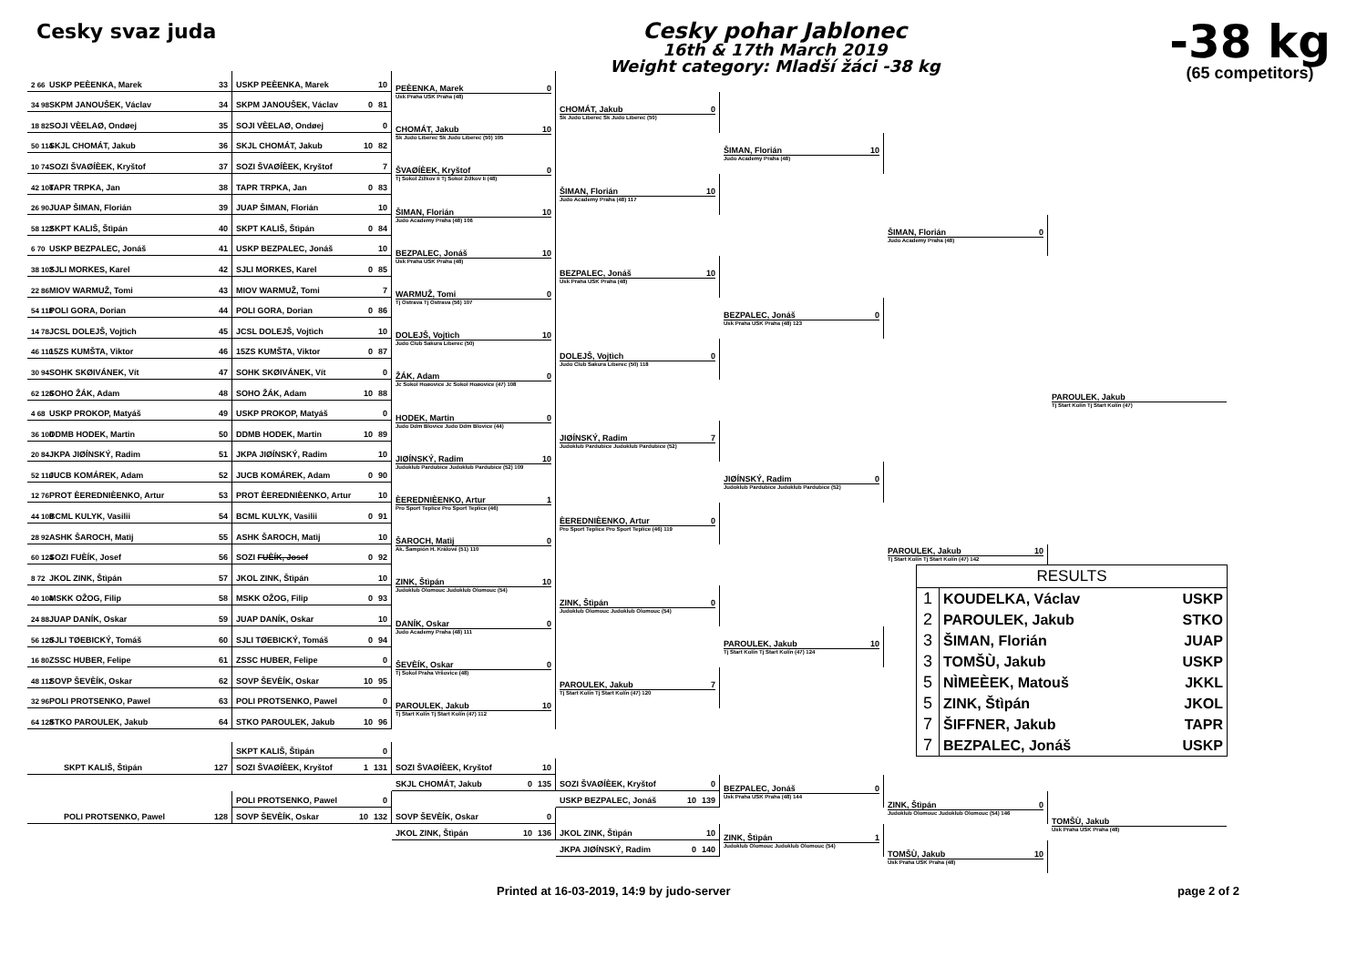Cesky svaz juda
Cesky pohar Jablonec
16th & 17th March 2019
Weight category: Mladší žáci -38 kg
-38 kg
(65 competitors)
2 66 USKP PEÈENKA, Marek 33
34 98 SKPM JANOUŠEK, Václav 34
18 82 SOJI VÈELAØ, Ondøej 35
50 114 SKJL CHOMÁT, Jakub 36
10 74 SOZI ŠVAØÍÈEK, Kryštof 37
42 106 TAPR TRPKA, Jan 38
26 90 JUAP ŠIMAN, Florián 39
58 122 SKPT KALIŠ, Štìpán 40
6 70 USKP BEZPALEC, Jonáš 41
38 102 SJLI MORKES, Karel 42
22 86 MIOV WARMUŽ, Tomi 43
54 118 POLI GORA, Dorian 44
14 78 JCSL DOLEJŠ, Vojtìch 45
46 110 15ZS KUMŠTA, Viktor 46
30 94 SOHK SKØIVÁNEK, Vít 47
62 126 SOHO ŽÁK, Adam 48
4 68 USKP PROKOP, Matyáš 49
36 100 DDMB HODEK, Martin 50
20 84 JKPA JIØÍNSKÝ, Radim 51
52 116 JUCB KOMÁREK, Adam 52
12 76 PROT ÈEREDNIÈENKO, Artur 53
44 108 BCML KULYK, Vasilii 54
28 92 ASHK ŠAROCH, Matìj 55
60 124 SOZI FUÈÍK, Josef 56
8 72 JKOL ZINK, Štìpán 57
40 104 MSKK OŽOG, Filip 58
24 88 JUAP DANÍK, Oskar 59
56 120 SJLI TØEBICKÝ, Tomáš 60
16 80 ZSSC HUBER, Felipe 61
48 112 SOVP ŠEVÈÍK, Oskar 62
32 96 POLI PROTSENKO, Pawel 63
64 128 STKO PAROULEK, Jakub 64
USKP PEÈENKA, Marek 10
SKPM JANOUŠEK, Václav 0 81
SOJI VÈELAØ, Ondøej 0
SKJL CHOMÁT, Jakub 10 82
SOZI ŠVAØÍÈEK, Kryštof 7
TAPR TRPKA, Jan 0 83
JUAP ŠIMAN, Florián 10
SKPT KALIŠ, Štìpán 0 84
USKP BEZPALEC, Jonáš 10
SJLI MORKES, Karel 0 85
MIOV WARMUŽ, Tomi 7
POLI GORA, Dorian 0 86
JCSL DOLEJŠ, Vojtìch 10
15ZS KUMŠTA, Viktor 0 87
SOHK SKØIVÁNEK, Vít 0
SOHO ŽÁK, Adam 10 88
USKP PROKOP, Matyáš 0
DDMB HODEK, Martin 10 89
JKPA JIØÍNSKÝ, Radim 10
JUCB KOMÁREK, Adam 0 90
PROT ÈEREDNIÈENKO, Artur 10
BCML KULYK, Vasilii 0 91
ASHK ŠAROCH, Matìj 10
SOZI FUÈÍK, Josef 0 92
JKOL ZINK, Štìpán 10
MSKK OŽOG, Filip 0 93
JUAP DANÍK, Oskar 10
SJLI TØEBICKÝ, Tomáš 0 94
ZSSC HUBER, Felipe 0
SOVP ŠEVÈÍK, Oskar 10 95
POLI PROTSENKO, Pawel 0
STKO PAROULEK, Jakub 10 96
PEÈENKA, Marek 0
Usk Praha USK Praha (48)
CHOMÁT, Jakub 10
Sk Judo Liberec Sk Judo Liberec (50) 105
ŠVAØÍÈEK, Kryštof 0
Tj Sokol Žižkov Ii Tj Sokol Žižkov Ii (48)
ŠIMAN, Florián 10
Judo Academy Praha (48) 106
BEZPALEC, Jonáš 10
Usk Praha USK Praha (48)
WARMUŽ, Tomi 0
Tj Ostrava Tj Ostrava (56) 107
DOLEJŠ, Vojtìch 10
Judo Club Sakura Liberec (50)
ŽÁK, Adam 0
Jc Sokol Hoøovice Jc Sokol Hoøovice (47) 108
HODEK, Martin 0
Judo Ddm Blovice Judo Ddm Blovice (44)
JIØÍNSKÝ, Radim 10
Judoklub Pardubice Judoklub Pardubice (52) 109
ÈEREDNIÈENKO, Artur 1
Pro Sport Teplice Pro Sport Teplice (46)
ŠAROCH, Matìj 0
Ak. Šampión H. Králové (51) 110
ZINK, Štìpán 10
Judoklub Olomouc Judoklub Olomouc (54)
DANÍK, Oskar 0
Judo Academy Praha (48) 111
ŠEVÈÍK, Oskar 0
Tj Sokol Praha Vršovice (48)
PAROULEK, Jakub 10
Tj Start Kolín Tj Start Kolín (47) 112
CHOMÁT, Jakub 0
Sk Judo Liberec Sk Judo Liberec (50)
ŠIMAN, Florián 10
Judo Academy Praha (48) 117
BEZPALEC, Jonáš 10
Usk Praha USK Praha (48)
DOLEJŠ, Vojtìch 0
Judo Club Sakura Liberec (50) 118
JIØÍNSKÝ, Radim 7
Judoklub Pardubice Judoklub Pardubice (52)
ÈEREDNIÈENKO, Artur 0
Pro Sport Teplice Pro Sport Teplice (46) 119
ZINK, Štìpán 0
Judoklub Olomouc Judoklub Olomouc (54)
PAROULEK, Jakub 7
Tj Start Kolín Tj Start Kolín (47) 120
ŠIMAN, Florián 10
Judo Academy Praha (48)
BEZPALEC, Jonáš 0
Usk Praha USK Praha (48) 123
JIØÍNSKÝ, Radim 0
Judoklub Pardubice Judoklub Pardubice (52)
PAROULEK, Jakub 10
Tj Start Kolín Tj Start Kolín (47) 124
ŠIMAN, Florián 0
Judo Academy Praha (48)
PAROULEK, Jakub 10
Tj Start Kolín Tj Start Kolín (47) 142
PAROULEK, Jakub
Tj Start Kolín Tj Start Kolín (47)
| RESULTS | | |
| --- | --- | --- |
| 1 | KOUDELKA, Václav | USKP |
| 2 | PAROULEK, Jakub | STKO |
| 3 | ŠIMAN, Florián | JUAP |
| 3 | TOMŠÙ, Jakub | USKP |
| 5 | NÌMEÈEK, Matouš | JKKL |
| 5 | ZINK, Štìpán | JKOL |
| 7 | ŠIFFNER, Jakub | TAPR |
| 7 | BEZPALEC, Jonáš | USKP |
SKPT KALIŠ, Štìpán 127
POLI PROTSENKO, Pawel 128
SKPT KALIŠ, Štìpán 0
SOZI ŠVAØÍÈEK, Kryštof 1 131
POLI PROTSENKO, Pawel 0
SOVP ŠEVÈÍK, Oskar 10 132
SOZI ŠVAØÍÈEK, Kryštof 10
SKJL CHOMÁT, Jakub 0 135
SOVP ŠEVÈÍK, Oskar 0
JKOL ZINK, Štìpán 10 136
SOZI ŠVAØÍÈEK, Kryštof 0
USKP BEZPALEC, Jonáš 10 139
JKOL ZINK, Štìpán 10
JKPA JIØÍNSKÝ, Radim 0 140
BEZPALEC, Jonáš 0
Usk Praha USK Praha (48) 144
ZINK, Štìpán 1
Judoklub Olomouc Judoklub Olomouc (54)
ZINK, Štìpán 0
Judoklub Olomouc Judoklub Olomouc (54) 146
TOMŠÙ, Jakub 10
Usk Praha USK Praha (48)
TOMŠÙ, Jakub
Usk Praha USK Praha (48)
Printed at 16-03-2019, 14:9 by judo-server page 2 of 2